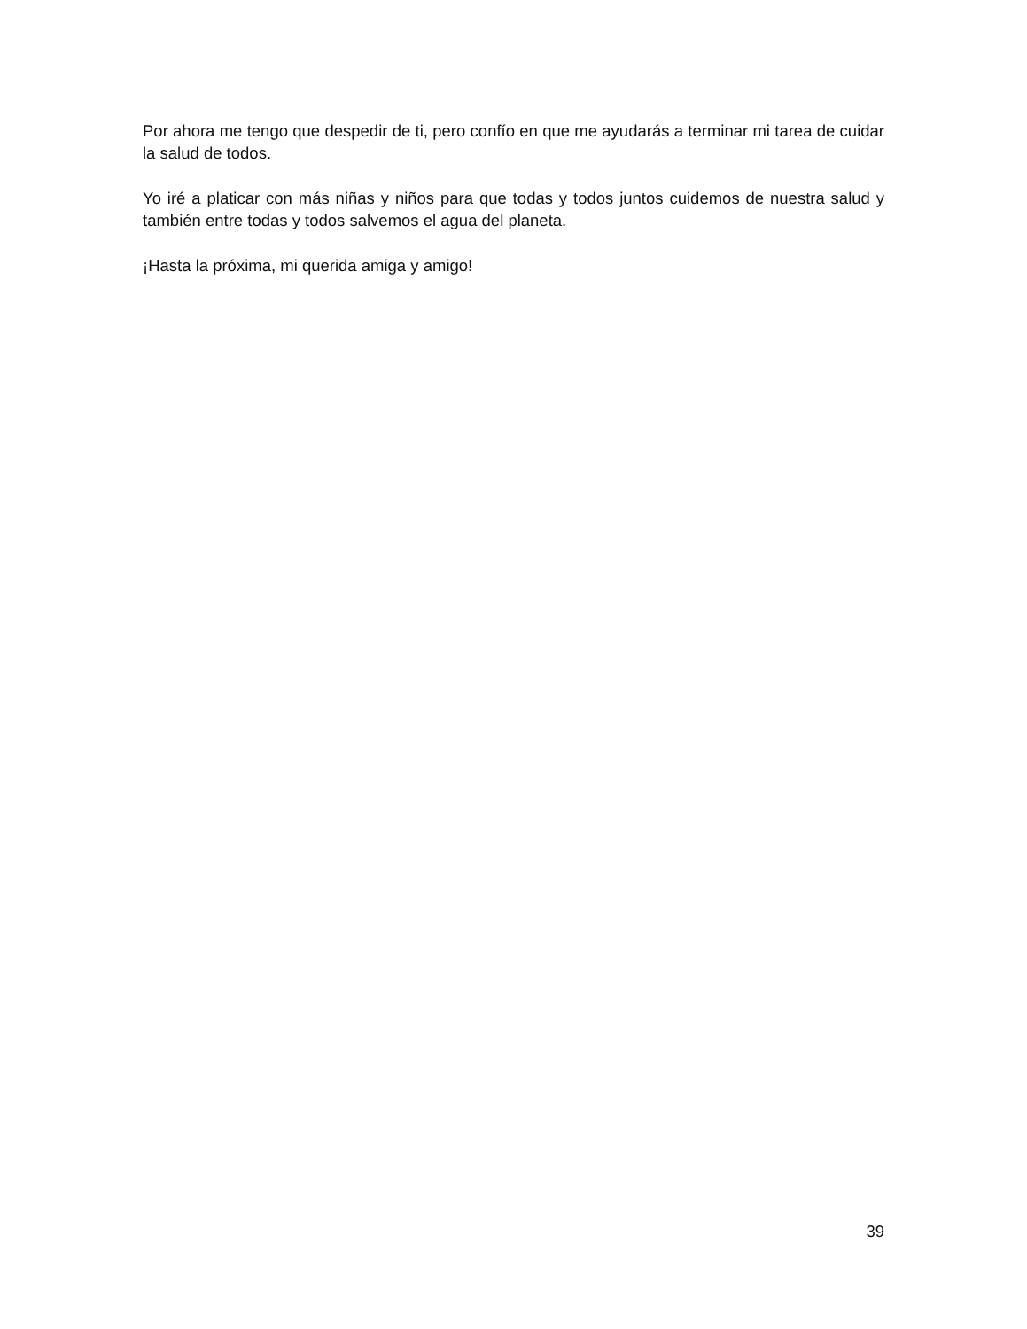Por ahora me tengo que despedir de ti, pero confío en que me ayudarás a terminar mi tarea de cuidar la salud de todos.
Yo iré a platicar con más niñas y niños para que todas y todos juntos cuidemos de nuestra salud y también entre todas y todos salvemos el agua del planeta.
¡Hasta la próxima, mi querida amiga y amigo!
39